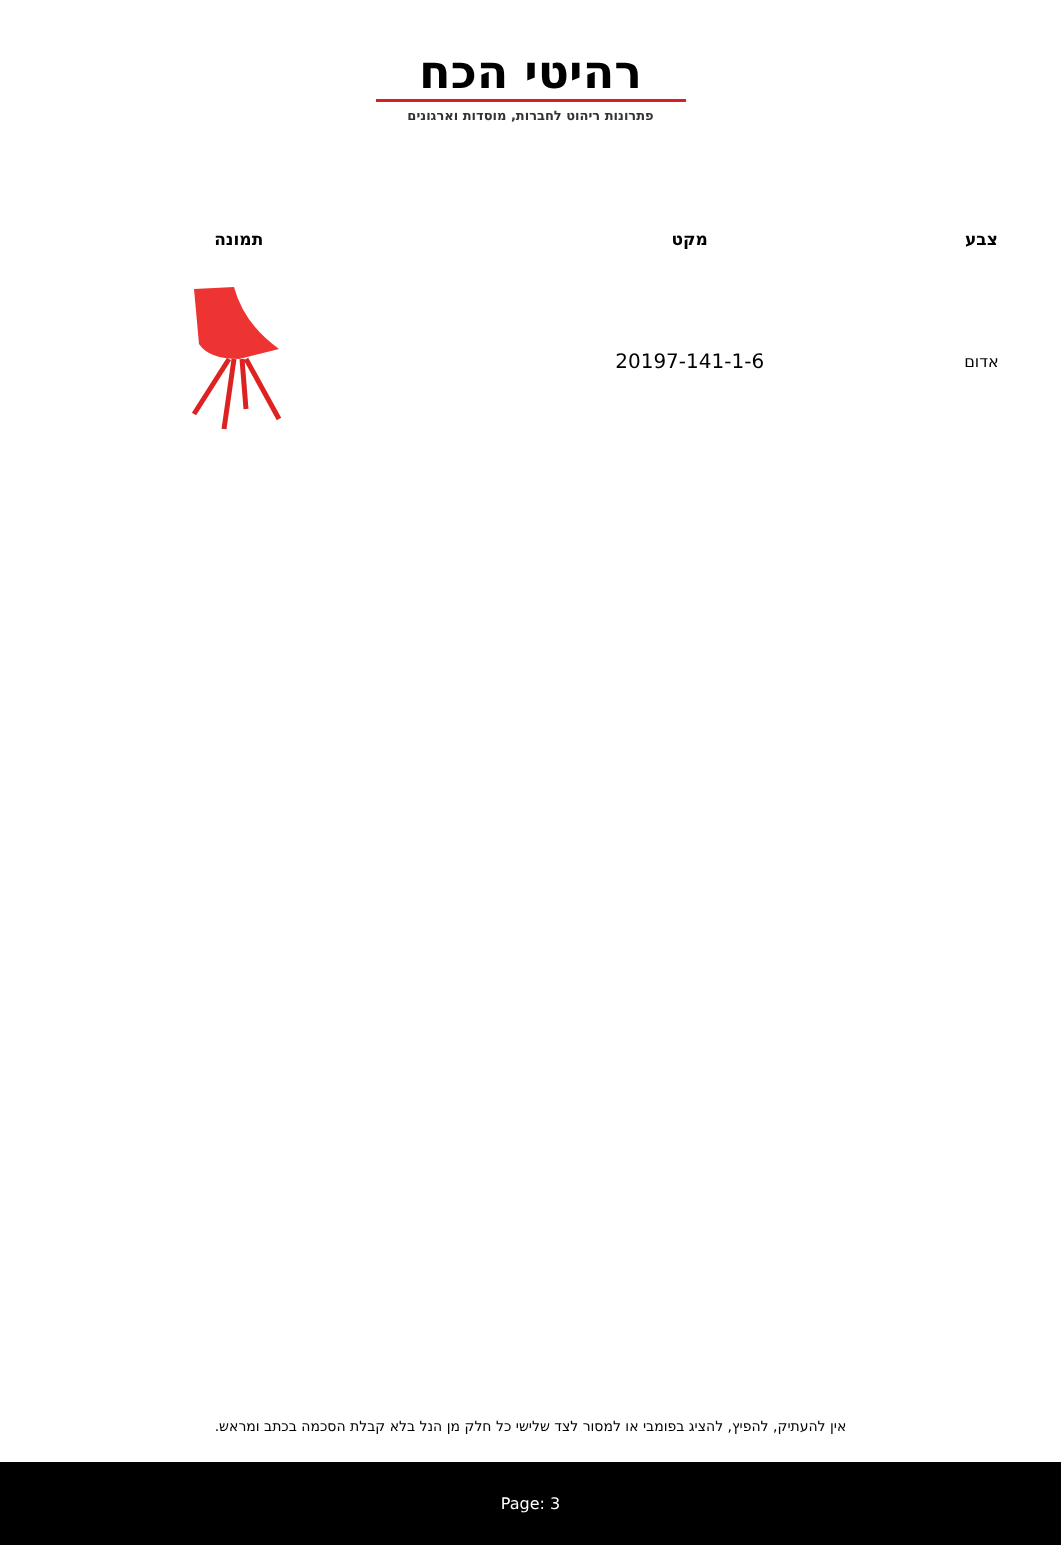רהיטי הכח
פתרונות ריהוט לחברות, מוסדות וארגונים
| צבע | מקט | תמונה |
| --- | --- | --- |
| אדום | 20197-141-1-6 | |
אין להעתיק, להפיץ, להציג בפומבי או למסור לצד שלישי כל חלק מן הנל בלא קבלת הסכמה בכתב ומראש.
Page: 3